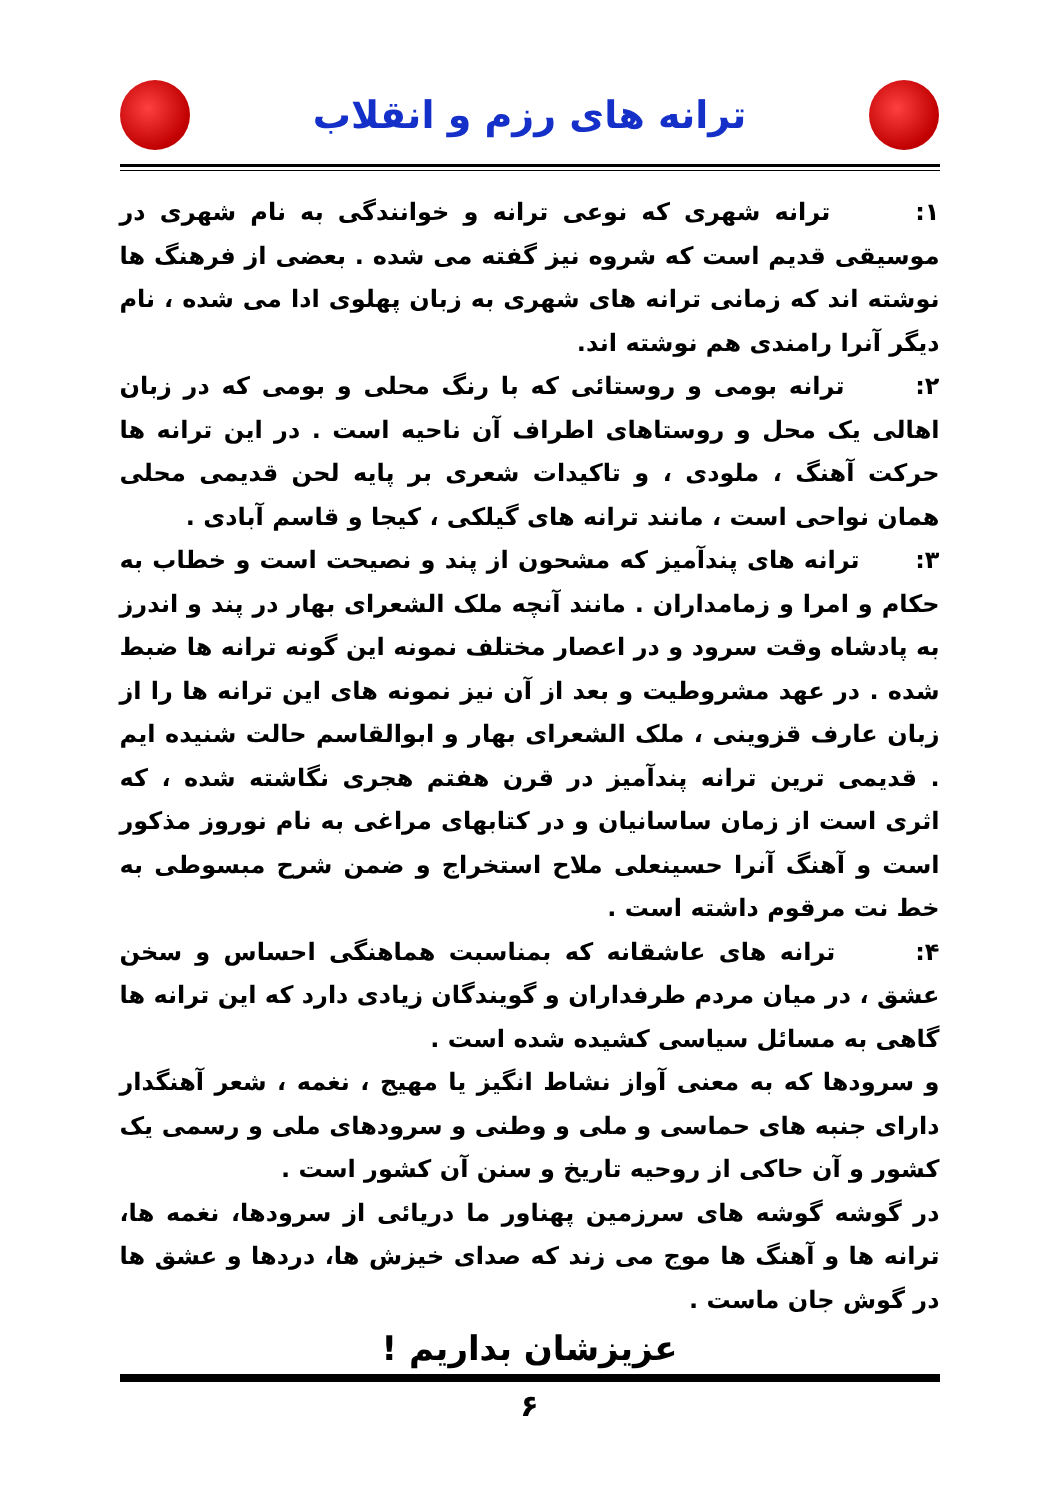ترانه های رزم و انقلاب
۱: ترانه شهری که نوعی ترانه و خوانندگی به نام شهری در موسیقی قدیم است که شروه نیز گفته می شده . بعضی از فرهنگ ها نوشته اند که زمانی ترانه های شهری به زبان پهلوی ادا می شده ، نام دیگر آنرا رامندی هم نوشته اند.
۲: ترانه بومی و روستائی که با رنگ محلی و بومی که در زبان اهالی یک محل و روستاهای اطراف آن ناحیه است . در این ترانه ها حرکت آهنگ ، ملودی ، و تاکیدات شعری بر پایه لحن قدیمی محلی همان نواحی است ، مانند ترانه های گیلکی ، کیجا و قاسم آبادی .
۳: ترانه های پندآمیز که مشحون از پند و نصیحت است و خطاب به حکام و امرا و زمامداران . مانند آنچه ملک الشعرای بهار در پند و اندرز به پادشاه وقت سرود و در اعصار مختلف نمونه این گونه ترانه ها ضبط شده . در عهد مشروطیت و بعد از آن نیز نمونه های این ترانه ها را از زبان عارف قزوینی ، ملک الشعرای بهار و ابوالقاسم حالت شنیده ایم . قدیمی ترین ترانه پندآمیز در قرن هفتم هجری نگاشته شده ، که اثری است از زمان ساسانیان و در کتابهای مراغی به نام نوروز مذکور است و آهنگ آنرا حسینعلی ملاح استخراج و ضمن شرح مبسوطی به خط نت مرقوم داشته است .
۴: ترانه های عاشقانه که بمناسبت هماهنگی احساس و سخن عشق ، در میان مردم طرفداران و گویندگان زیادی دارد که این ترانه ها گاهی به مسائل سیاسی کشیده شده است .
و سرودها که به معنی آواز نشاط انگیز یا مهیج ، نغمه ، شعر آهنگدار دارای جنبه های حماسی و ملی و وطنی و سرودهای ملی و رسمی یک کشور و آن حاکی از روحیه تاریخ و سنن آن کشور است .
در گوشه گوشه های سرزمین پهناور ما دریائی از سرودها، نغمه ها، ترانه ها و آهنگ ها موج می زند که صدای خیزش ها، دردها و عشق ها در گوش جان ماست .
عزیزشان بداریم !
۶